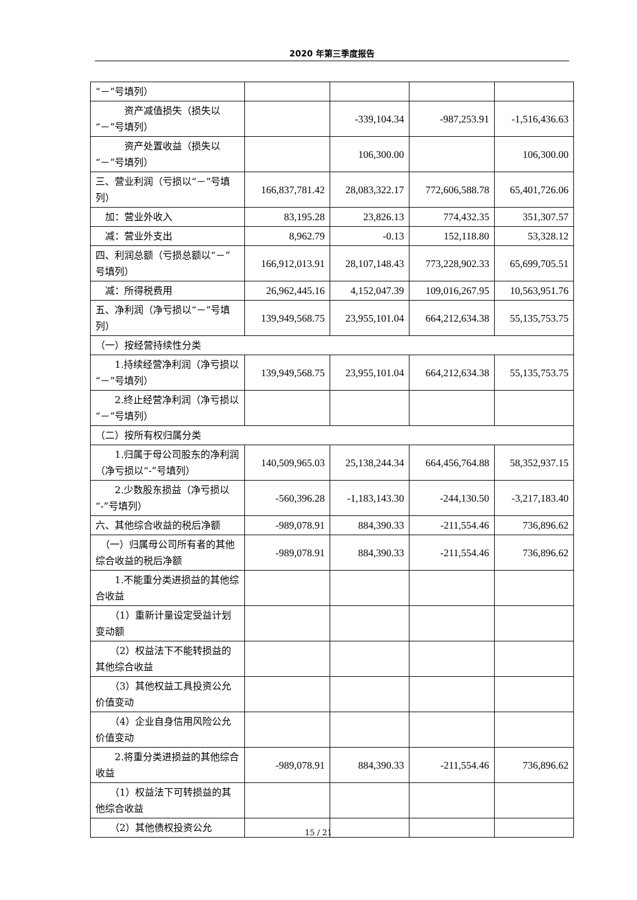2020 年第三季度报告
| “－”号填列） | | | | |
| 资产减值损失（损失以“－”号填列） | | -339,104.34 | -987,253.91 | -1,516,436.63 |
| 资产处置收益（损失以“－”号填列） | | 106,300.00 | | 106,300.00 |
| 三、营业利润（亏损以“－”号填列） | 166,837,781.42 | 28,083,322.17 | 772,606,588.78 | 65,401,726.06 |
| 加：营业外收入 | 83,195.28 | 23,826.13 | 774,432.35 | 351,307.57 |
| 减：营业外支出 | 8,962.79 | -0.13 | 152,118.80 | 53,328.12 |
| 四、利润总额（亏损总额以“－”号填列） | 166,912,013.91 | 28,107,148.43 | 773,228,902.33 | 65,699,705.51 |
| 减：所得税费用 | 26,962,445.16 | 4,152,047.39 | 109,016,267.95 | 10,563,951.76 |
| 五、净利润（净亏损以“－”号填列） | 139,949,568.75 | 23,955,101.04 | 664,212,634.38 | 55,135,753.75 |
| （一）按经营持续性分类 | | | | |
| 1.持续经营净利润（净亏损以“－”号填列） | 139,949,568.75 | 23,955,101.04 | 664,212,634.38 | 55,135,753.75 |
| 2.终止经营净利润（净亏损以“－”号填列） | | | | |
| （二）按所有权归属分类 | | | | |
| 1.归属于母公司股东的净利润（净亏损以“-”号填列） | 140,509,965.03 | 25,138,244.34 | 664,456,764.88 | 58,352,937.15 |
| 2.少数股东损益（净亏损以“-”号填列） | -560,396.28 | -1,183,143.30 | -244,130.50 | -3,217,183.40 |
| 六、其他综合收益的税后净额 | -989,078.91 | 884,390.33 | -211,554.46 | 736,896.62 |
| （一）归属母公司所有者的其他综合收益的税后净额 | -989,078.91 | 884,390.33 | -211,554.46 | 736,896.62 |
| 1.不能重分类进损益的其他综合收益 | | | | |
| （1）重新计量设定受益计划变动额 | | | | |
| （2）权益法下不能转损益的其他综合收益 | | | | |
| （3）其他权益工具投资公允价值变动 | | | | |
| （4）企业自身信用风险公允价值变动 | | | | |
| 2.将重分类进损益的其他综合收益 | -989,078.91 | 884,390.33 | -211,554.46 | 736,896.62 |
| （1）权益法下可转损益的其他综合收益 | | | | |
| （2）其他债权投资公允 | | | | |
15 / 21